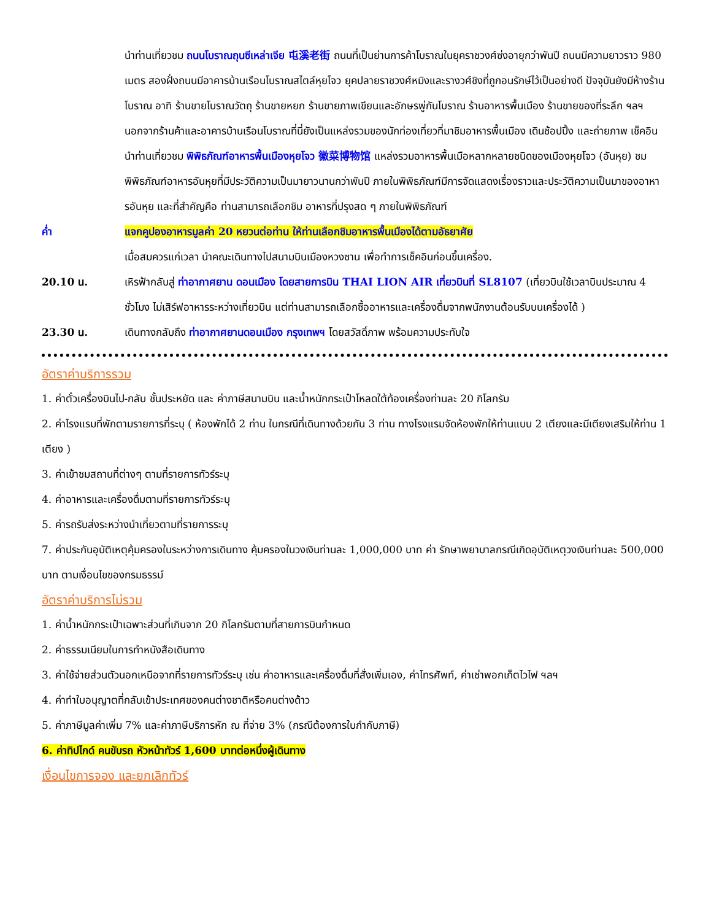นำท่านเที่ยวชม ถนนโบราณถุนซีเหล่าเจีย 屯溪老街 ถนนที่เป็นย่านการค้าโบราณในยุคราชวงศ์ซ่งอายุกว่าพันปี ถนนมีความยาวราว 980 เมตร สองฝั่งถนนมีอาคารบ้านเรือนโบราณสไตล์หุยโจว ยุคปลายราชวงศ์หมิงและรางวศ์ชิงที่ถูกอนรักษ์ไว้เป็นอย่างดี ปัจจุบันยังมีห้างร้านโบราณ อาทิ ร้านขายโบราณวัตถุ ร้านขายหยก ร้านขายภาพเขียนและอักษรพู่กันโบราณ ร้านอาหารพื้นเมือง ร้านขายของที่ระลึก ฯลฯ นอกจากร้านค้าและอาคารบ้านเรือนโบราณที่นี่ยังเป็นแหล่งรวมของนักท่องเที่ยวที่มาชิมอาหารพื้นเมือง เดินช้อปปิ้ง และถ่ายภาพ เช็คอิน
นำท่านเที่ยวชม พิพิธภัณฑ์อาหารพื้นเมืองหุยโจว 徽菜博物馆 แหล่งรวมอาหารพื้นเมือหลากหลายชนิดของเมืองหุยโจว (อันหุย) ชมพิพิธภัณฑ์อาหารอันหุยที่มีประวัติความเป็นมายาวนานกว่าพันปี ภายในพิพิธภัณฑ์มีการจัดแสดงเรื่องราวและประวัติความเป็นมาของอาหารอันหุย และที่สำคัญคือ ท่านสามารถเลือกชิม อาหารที่ปรุงสด ๆ ภายในพิพิธภัณฑ์
ค่ำ แจกคูปองอาหารมูลค่า 20 หยวนต่อท่าน ให้ท่านเลือกชิมอาหารพื้นเมืองได้ตามอัธยาศัย
เมื่อสมควรแก่เวลา นำคณะเดินทางไปสนามบินเมืองหวงซาน เพื่อทำการเช็คอินก่อนขึ้นเครื่อง.
20.10 น. เหิรฟ้ากลับสู่ ท่าอากาศยาน ดอนเมือง โดยสายการบิน THAI LION AIR เที่ยวบินที่ SL8107 (เที่ยวบินใช้เวลาบินประมาณ 4 ชั่วโมง ไม่เสิร์ฟอาหารระหว่างเที่ยวบิน แต่ท่านสามารถเลือกซื้ออาหารและเครื่องดื่มจากพนักงานต้อนรับบนเครื่องได้ )
23.30 น. เดินทางกลับถึง ท่าอากาศยานดอนเมือง กรุงเทพฯ โดยสวัสดิ์ภาพ พร้อมความประทับใจ
อัตราค่าบริการรวม
1. ค่าตั๋วเครื่องบินไป-กลับ ชั้นประหยัด และ ค่าภาษีสนามบิน และน้ำหนักกระเป๋าโหลดใต้ท้องเครื่องท่านละ 20 กิโลกรัม
2. ค่าโรงแรมที่พักตามรายการที่ระบุ ( ห้องพักได้ 2 ท่าน ในกรณีที่เดินทางด้วยกัน 3 ท่าน ทางโรงแรมจัดห้องพักให้ท่านแบบ 2 เตียงและมีเตียงเสริมให้ท่าน 1 เตียง )
3. ค่าเข้าชมสถานที่ต่างๆ ตามที่รายการทัวร์ระบุ
4. ค่าอาหารและเครื่องดื่มตามที่รายการทัวร์ระบุ
5. ค่ารถรับส่งระหว่างนำเที่ยวตามที่รายการระบุ
7. ค่าประกันอุบัติเหตุคุ้มครองในระหว่างการเดินทาง คุ้มครองในวงเงินท่านละ 1,000,000 บาท ค่า รักษาพยาบาลกรณีเกิดอุบัติเหตุวงเงินท่านละ 500,000 บาท ตามเงื่อนไขของกรมธรรม์
อัตราค่าบริการไม่รวม
1. ค่าน้ำหนักกระเป๋าเฉพาะส่วนที่เกินจาก 20 กิโลกรัมตามที่สายการบินกำหนด
2. ค่าธรรมเนียมในการทำหนังสือเดินทาง
3. ค่าใช้จ่ายส่วนตัวนอกเหนือจากที่รายการทัวร์ระบุ เช่น ค่าอาหารและเครื่องดื่มที่สั่งเพิ่มเอง, ค่าโทรศัพท์, ค่าเช่าพอกเก็ตไวไฟ ฯลฯ
4. ค่าทำใบอนุญาตที่กลับเข้าประเทศของคนต่างชาติหรือคนต่างด้าว
5. ค่าภาษีมูลค่าเพิ่ม 7% และค่าภาษีบริการหัก ณ ที่จ่าย 3% (กรณีต้องการใบกำกับภาษี)
6. ค่าทิปไกด์ คนขับรถ หัวหน้าทัวร์ 1,600 บาทต่อหนึ่งผู้เดินทาง
เงื่อนไขการจอง และยกเลิกทัวร์